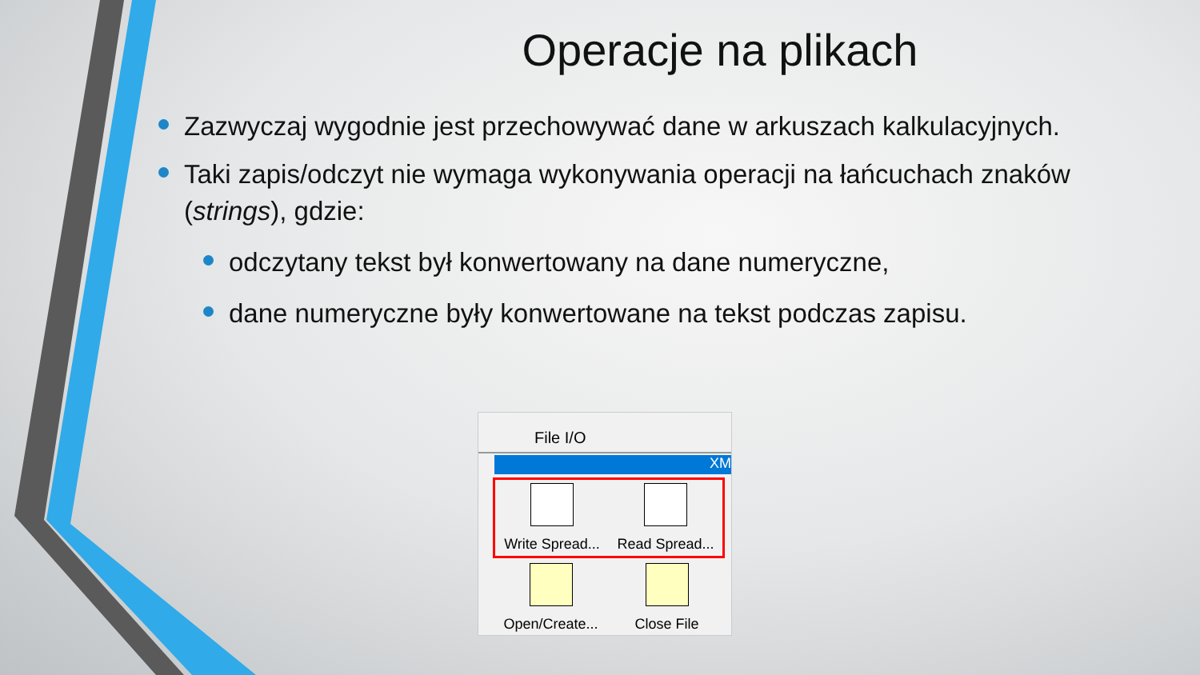Operacje na plikach
Zazwyczaj wygodnie jest przechowywać dane w arkuszach kalkulacyjnych.
Taki zapis/odczyt nie wymaga wykonywania operacji na łańcuchach znaków (strings), gdzie:
odczytany tekst był konwertowany na dane numeryczne,
dane numeryczne były konwertowane na tekst podczas zapisu.
File I/O
XM
Write Spread...
Read Spread...
Open/Create...
Close File